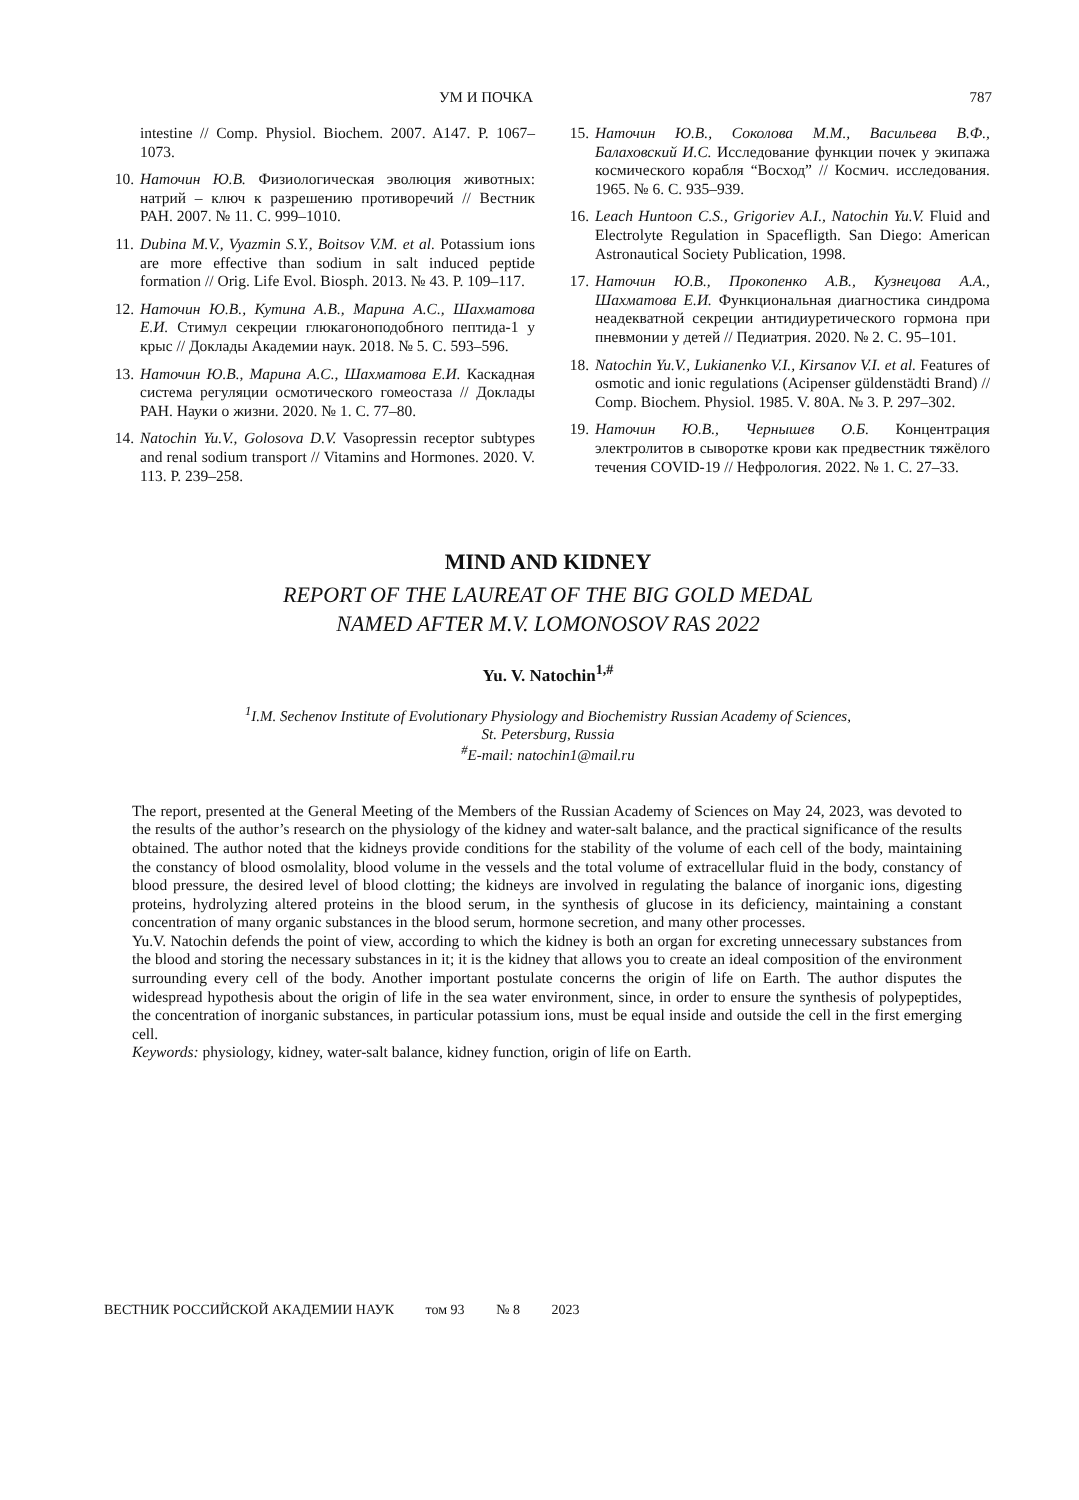УМ И ПОЧКА 787
intestine // Comp. Physiol. Biochem. 2007. A147. P. 1067–1073.
10. Наточин Ю.В. Физиологическая эволюция животных: натрий – ключ к разрешению противоречий // Вестник РАН. 2007. № 11. С. 999–1010.
11. Dubina M.V., Vyazmin S.Y., Boitsov V.M. et al. Potassium ions are more effective than sodium in salt induced peptide formation // Orig. Life Evol. Biosph. 2013. № 43. P. 109–117.
12. Наточин Ю.В., Кутина А.В., Марина А.С., Шахматова Е.И. Стимул секреции глюкагоноподобного пептида-1 у крыс // Доклады Академии наук. 2018. № 5. С. 593–596.
13. Наточин Ю.В., Марина А.С., Шахматова Е.И. Каскадная система регуляции осмотического гомеостаза // Доклады РАН. Науки о жизни. 2020. № 1. С. 77–80.
14. Natochin Yu.V., Golosova D.V. Vasopressin receptor subtypes and renal sodium transport // Vitamins and Hormones. 2020. V. 113. P. 239–258.
15. Наточин Ю.В., Соколова М.М., Васильева В.Ф., Балаховский И.С. Исследование функции почек у экипажа космического корабля “Восход” // Космич. исследования. 1965. № 6. С. 935–939.
16. Leach Huntoon C.S., Grigoriev A.I., Natochin Yu.V. Fluid and Electrolyte Regulation in Spacefligth. San Diego: American Astronautical Society Publication, 1998.
17. Наточин Ю.В., Прокопенко А.В., Кузнецова А.А., Шахматова Е.И. Функциональная диагностика синдрома неадекватной секреции антидиуретического гормона при пневмонии у детей // Педиатрия. 2020. № 2. С. 95–101.
18. Natochin Yu.V., Lukianenko V.I., Kirsanov V.I. et al. Features of osmotic and ionic regulations (Acipenser güldenstädti Brand) // Comp. Biochem. Physiol. 1985. V. 80A. № 3. P. 297–302.
19. Наточин Ю.В., Чернышев О.Б. Концентрация электролитов в сыворотке крови как предвестник тяжёлого течения COVID-19 // Нефрология. 2022. № 1. С. 27–33.
MIND AND KIDNEY
REPORT OF THE LAUREAT OF THE BIG GOLD MEDAL
NAMED AFTER M.V. LOMONOSOV RAS 2022
Yu. V. Natochin<sup>1,#</sup>
<sup>1</sup> I.M. Sechenov Institute of Evolutionary Physiology and Biochemistry Russian Academy of Sciences,
St. Petersburg, Russia
<sup>#</sup> E-mail: natochin1@mail.ru
The report, presented at the General Meeting of the Members of the Russian Academy of Sciences on May 24, 2023, was devoted to the results of the author’s research on the physiology of the kidney and water-salt balance, and the practical significance of the results obtained. The author noted that the kidneys provide conditions for the stability of the volume of each cell of the body, maintaining the constancy of blood osmolality, blood volume in the vessels and the total volume of extracellular fluid in the body, constancy of blood pressure, the desired level of blood clotting; the kidneys are involved in regulating the balance of inorganic ions, digesting proteins, hydrolyzing altered proteins in the blood serum, in the synthesis of glucose in its deficiency, maintaining a constant concentration of many organic substances in the blood serum, hormone secretion, and many other processes.
Yu.V. Natochin defends the point of view, according to which the kidney is both an organ for excreting unnecessary substances from the blood and storing the necessary substances in it; it is the kidney that allows you to create an ideal composition of the environment surrounding every cell of the body. Another important postulate concerns the origin of life on Earth. The author disputes the widespread hypothesis about the origin of life in the sea water environment, since, in order to ensure the synthesis of polypeptides, the concentration of inorganic substances, in particular potassium ions, must be equal inside and outside the cell in the first emerging cell.
Keywords: physiology, kidney, water-salt balance, kidney function, origin of life on Earth.
ВЕСТНИК РОССИЙСКОЙ АКАДЕМИИ НАУК том 93 № 8 2023